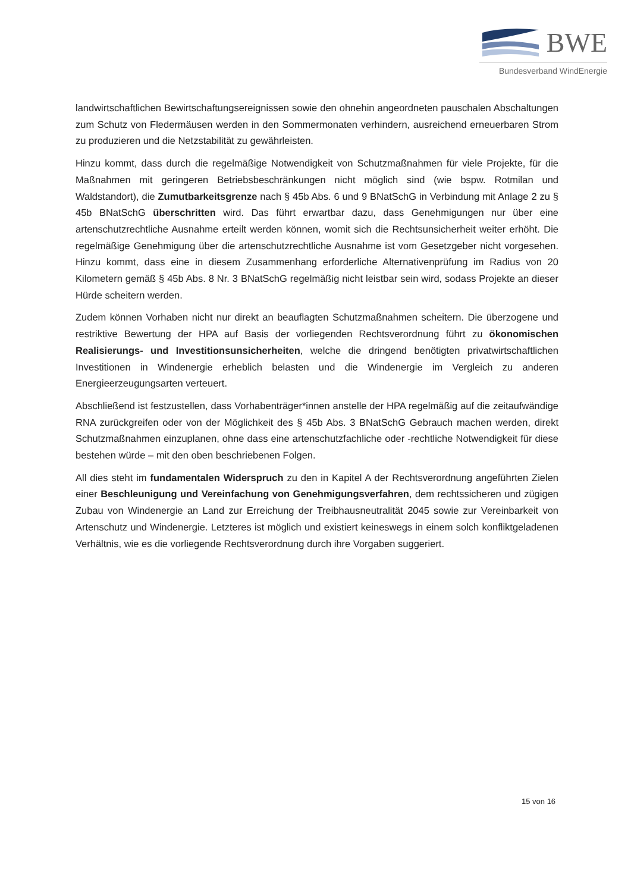BWE
Bundesverband WindEnergie
landwirtschaftlichen Bewirtschaftungsereignissen sowie den ohnehin angeordneten pauschalen Abschaltungen zum Schutz von Fledermäusen werden in den Sommermonaten verhindern, ausreichend erneuerbaren Strom zu produzieren und die Netzstabilität zu gewährleisten.
Hinzu kommt, dass durch die regelmäßige Notwendigkeit von Schutzmaßnahmen für viele Projekte, für die Maßnahmen mit geringeren Betriebsbeschränkungen nicht möglich sind (wie bspw. Rotmilan und Waldstandort), die Zumutbarkeitsgrenze nach § 45b Abs. 6 und 9 BNatSchG in Verbindung mit Anlage 2 zu § 45b BNatSchG überschritten wird. Das führt erwartbar dazu, dass Genehmigungen nur über eine artenschutzrechtliche Ausnahme erteilt werden können, womit sich die Rechtsunsicherheit weiter erhöht. Die regelmäßige Genehmigung über die artenschutzrechtliche Ausnahme ist vom Gesetzgeber nicht vorgesehen. Hinzu kommt, dass eine in diesem Zusammenhang erforderliche Alternativenprüfung im Radius von 20 Kilometern gemäß § 45b Abs. 8 Nr. 3 BNatSchG regelmäßig nicht leistbar sein wird, sodass Projekte an dieser Hürde scheitern werden.
Zudem können Vorhaben nicht nur direkt an beauflagten Schutzmaßnahmen scheitern. Die überzogene und restriktive Bewertung der HPA auf Basis der vorliegenden Rechtsverordnung führt zu ökonomischen Realisierungs- und Investitionsunsicherheiten, welche die dringend benötigten privatwirtschaftlichen Investitionen in Windenergie erheblich belasten und die Windenergie im Vergleich zu anderen Energieerzeugungsarten verteuert.
Abschließend ist festzustellen, dass Vorhabenträger*innen anstelle der HPA regelmäßig auf die zeitaufwändige RNA zurückgreifen oder von der Möglichkeit des § 45b Abs. 3 BNatSchG Gebrauch machen werden, direkt Schutzmaßnahmen einzuplanen, ohne dass eine artenschutzfachliche oder -rechtliche Notwendigkeit für diese bestehen würde – mit den oben beschriebenen Folgen.
All dies steht im fundamentalen Widerspruch zu den in Kapitel A der Rechtsverordnung angeführten Zielen einer Beschleunigung und Vereinfachung von Genehmigungsverfahren, dem rechtssicheren und zügigen Zubau von Windenergie an Land zur Erreichung der Treibhausneutralität 2045 sowie zur Vereinbarkeit von Artenschutz und Windenergie. Letzteres ist möglich und existiert keineswegs in einem solch konfliktgeladenen Verhältnis, wie es die vorliegende Rechtsverordnung durch ihre Vorgaben suggeriert.
15 von 16